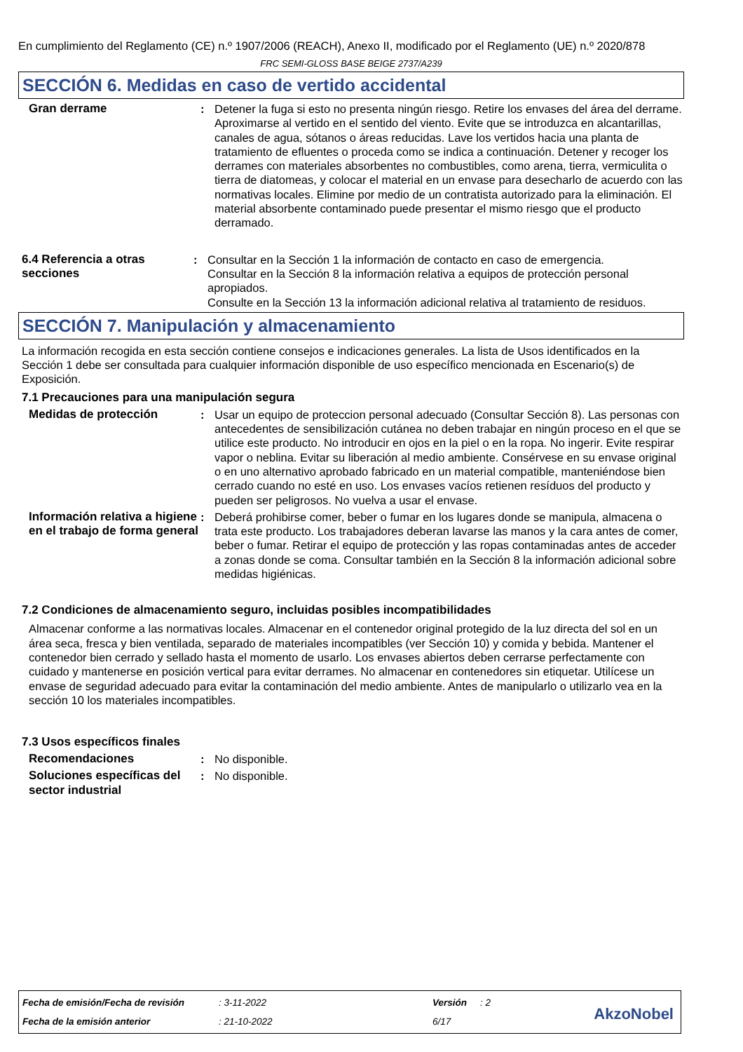En cumplimiento del Reglamento (CE) n.º 1907/2006 (REACH), Anexo II, modificado por el Reglamento (UE) n.º 2020/878
FRC SEMI-GLOSS BASE BEIGE 2737/A239
SECCIÓN 6. Medidas en caso de vertido accidental
Gran derrame : Detener la fuga si esto no presenta ningún riesgo. Retire los envases del área del derrame. Aproximarse al vertido en el sentido del viento. Evite que se introduzca en alcantarillas, canales de agua, sótanos o áreas reducidas. Lave los vertidos hacia una planta de tratamiento de efluentes o proceda como se indica a continuación. Detener y recoger los derrames con materiales absorbentes no combustibles, como arena, tierra, vermiculita o tierra de diatomeas, y colocar el material en un envase para desecharlo de acuerdo con las normativas locales. Elimine por medio de un contratista autorizado para la eliminación. El material absorbente contaminado puede presentar el mismo riesgo que el producto derramado.
6.4 Referencia a otras secciones
: Consultar en la Sección 1 la información de contacto en caso de emergencia.
Consultar en la Sección 8 la información relativa a equipos de protección personal apropiados.
Consulte en la Sección 13 la información adicional relativa al tratamiento de residuos.
SECCIÓN 7. Manipulación y almacenamiento
La información recogida en esta sección contiene consejos e indicaciones generales. La lista de Usos identificados en la Sección 1 debe ser consultada para cualquier información disponible de uso específico mencionada en Escenario(s) de Exposición.
7.1 Precauciones para una manipulación segura
Medidas de protección : Usar un equipo de proteccion personal adecuado (Consultar Sección 8). Las personas con antecedentes de sensibilización cutánea no deben trabajar en ningún proceso en el que se utilice este producto. No introducir en ojos en la piel o en la ropa. No ingerir. Evite respirar vapor o neblina. Evitar su liberación al medio ambiente. Consérvese en su envase original o en uno alternativo aprobado fabricado en un material compatible, manteniéndose bien cerrado cuando no esté en uso. Los envases vacíos retienen resíduos del producto y pueden ser peligrosos. No vuelva a usar el envase.
Información relativa a higiene en el trabajo de forma general
: Deberá prohibirse comer, beber o fumar en los lugares donde se manipula, almacena o trata este producto. Los trabajadores deberan lavarse las manos y la cara antes de comer, beber o fumar. Retirar el equipo de protección y las ropas contaminadas antes de acceder a zonas donde se coma. Consultar también en la Sección 8 la información adicional sobre medidas higiénicas.
7.2 Condiciones de almacenamiento seguro, incluidas posibles incompatibilidades
Almacenar conforme a las normativas locales. Almacenar en el contenedor original protegido de la luz directa del sol en un área seca, fresca y bien ventilada, separado de materiales incompatibles (ver Sección 10) y comida y bebida. Mantener el contenedor bien cerrado y sellado hasta el momento de usarlo. Los envases abiertos deben cerrarse perfectamente con cuidado y mantenerse en posición vertical para evitar derrames. No almacenar en contenedores sin etiquetar. Utilícese un envase de seguridad adecuado para evitar la contaminación del medio ambiente. Antes de manipularlo o utilizarlo vea en la sección 10 los materiales incompatibles.
7.3 Usos específicos finales
Recomendaciones : No disponible.
Soluciones específicas del sector industrial
: No disponible.
Fecha de emisión/Fecha de revisión: 3-11-2022 Versión: 2
Fecha de la emisión anterior: 21-10-2022 6/17
AkzoNobel